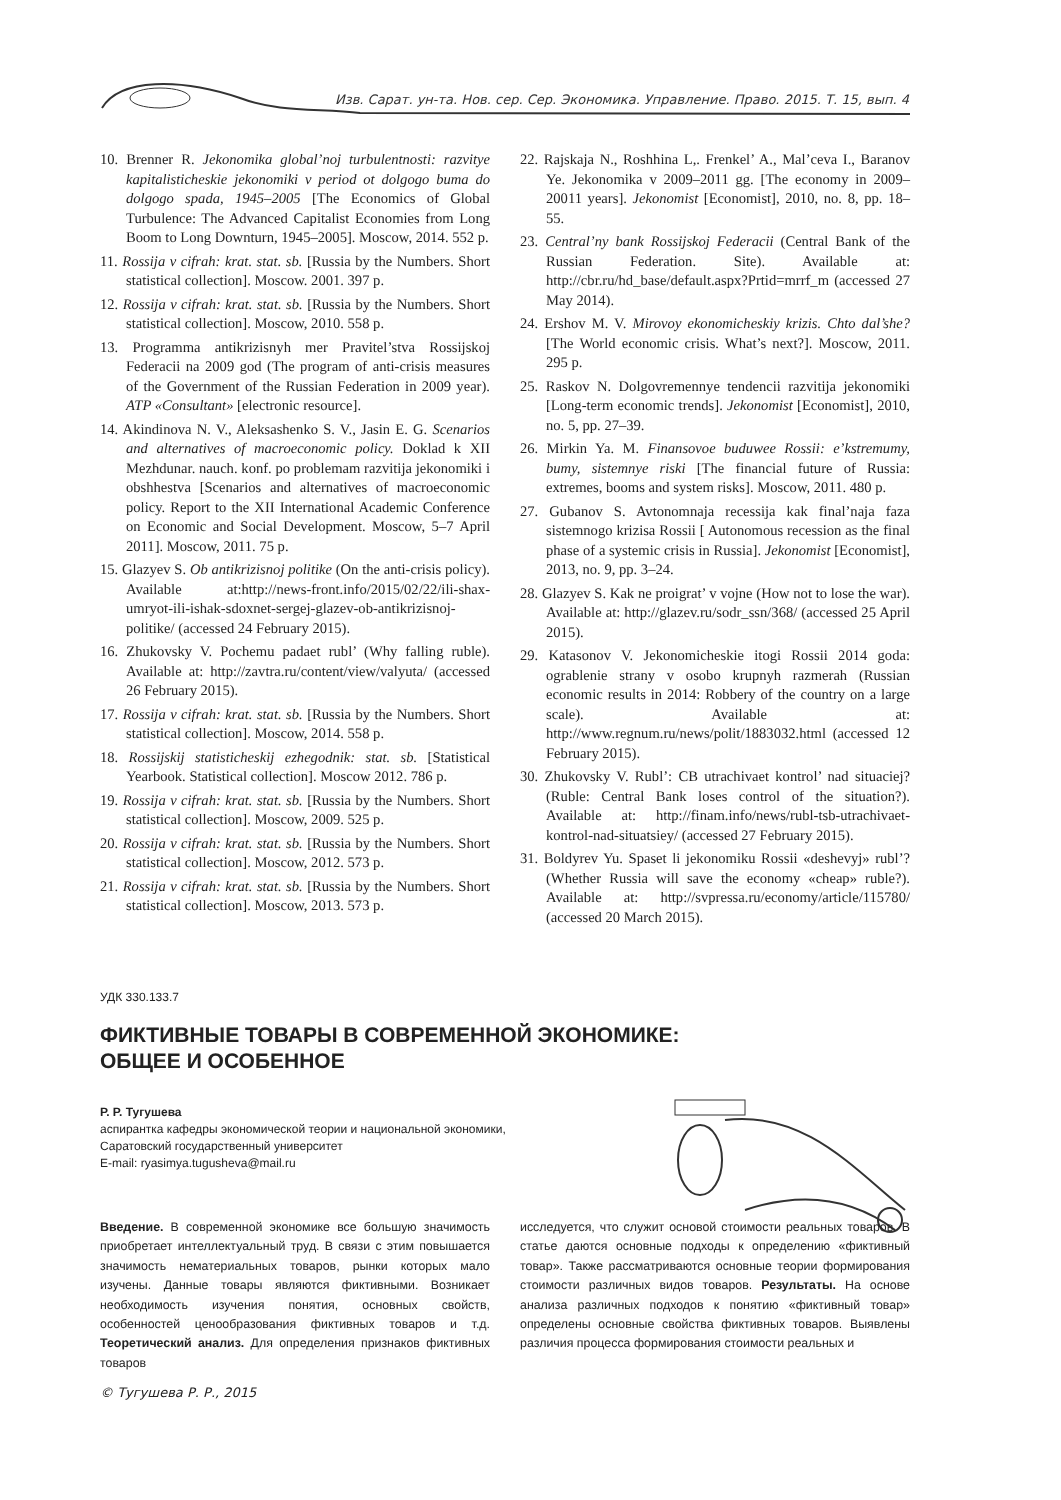Изв. Сарат. ун-та. Нов. сер. Сер. Экономика. Управление. Право. 2015. Т. 15, вып. 4
10. Brenner R. Jekonomika global’noj turbulentnosti: razvitye kapitalisticheskie jekonomiki v period ot dolgogo buma do dolgogo spada, 1945–2005 [The Economics of Global Turbulence: The Advanced Capitalist Economies from Long Boom to Long Downturn, 1945–2005]. Moscow, 2014. 552 p.
11. Rossija v cifrah: krat. stat. sb. [Russia by the Numbers. Short statistical collection]. Moscow. 2001. 397 p.
12. Rossija v cifrah: krat. stat. sb. [Russia by the Numbers. Short statistical collection]. Moscow, 2010. 558 p.
13. Programma antikrizisnyh mer Pravitel’stva Rossijskoj Federacii na 2009 god (The program of anti-crisis measures of the Government of the Russian Federation in 2009 year). ATP «Consultant» [electronic resource].
14. Akindinova N. V., Aleksashenko S. V., Jasin E. G. Scenarios and alternatives of macroeconomic policy. Doklad k XII Mezhdunar. nauch. konf. po problemam razvitija jekonomiki i obshhestva [Scenarios and alternatives of macroeconomic policy. Report to the XII International Academic Conference on Economic and Social Development. Moscow, 5–7 April 2011]. Moscow, 2011. 75 p.
15. Glazyev S. Ob antikrizisnoj politike (On the anti-crisis policy). Available at:http://news-front.info/2015/02/22/ili-shax-umryot-ili-ishak-sdoxnet-sergej-glazev-ob-antikrizisnoj-politike/ (accessed 24 February 2015).
16. Zhukovsky V. Pochemu padaet rubl’ (Why falling ruble). Available at: http://zavtra.ru/content/view/valyuta/ (accessed 26 February 2015).
17. Rossija v cifrah: krat. stat. sb. [Russia by the Numbers. Short statistical collection]. Moscow, 2014. 558 p.
18. Rossijskij statisticheskij ezhegodnik: stat. sb. [Statistical Yearbook. Statistical collection]. Moscow 2012. 786 p.
19. Rossija v cifrah: krat. stat. sb. [Russia by the Numbers. Short statistical collection]. Moscow, 2009. 525 p.
20. Rossija v cifrah: krat. stat. sb. [Russia by the Numbers. Short statistical collection]. Moscow, 2012. 573 p.
21. Rossija v cifrah: krat. stat. sb. [Russia by the Numbers. Short statistical collection]. Moscow, 2013. 573 p.
22. Rajskaja N., Roshhina L,. Frenkel’ A., Mal’ceva I., Baranov Ye. Jekonomika v 2009–2011 gg. [The economy in 2009–20011 years]. Jekonomist [Economist], 2010, no. 8, pp. 18–55.
23. Central’ny bank Rossijskoj Federacii (Central Bank of the Russian Federation. Site). Available at: http://cbr.ru/hd_base/default.aspx?Prtid=mrrf_m (accessed 27 May 2014).
24. Ershov M. V. Mirovoy ekonomicheskiy krizis. Chto dal’she? [The World economic crisis. What’s next?]. Moscow, 2011. 295 p.
25. Raskov N. Dolgovremennye tendencii razvitija jekonomiki [Long-term economic trends]. Jekonomist [Economist], 2010, no. 5, pp. 27–39.
26. Mirkin Ya. M. Finansovoe buduwee Rossii: e’kstremumy, bumy, sistemnye riski [The financial future of Russia: extremes, booms and system risks]. Moscow, 2011. 480 p.
27. Gubanov S. Avtonomnaja recessija kak final’naja faza sistemnogo krizisa Rossii [ Autonomous recession as the final phase of a systemic crisis in Russia]. Jekonomist [Economist], 2013, no. 9, pp. 3–24.
28. Glazyev S. Kak ne proigrat’ v vojne (How not to lose the war). Available at: http://glazev.ru/sodr_ssn/368/ (accessed 25 April 2015).
29. Katasonov V. Jekonomicheskie itogi Rossii 2014 goda: ograblenie strany v osobo krupnyh razmerah (Russian economic results in 2014: Robbery of the country on a large scale). Available at: http://www.regnum.ru/news/polit/1883032.html (accessed 12 February 2015).
30. Zhukovsky V. Rubl’: CB utrachivaet kontrol’ nad situaciej? (Ruble: Central Bank loses control of the situation?). Available at: http://finam.info/news/rubl-tsb-utrachivaet-kontrol-nad-situatsiey/ (accessed 27 February 2015).
31. Boldyrev Yu. Spaset li jekonomiku Rossii «deshevyj» rubl’? (Whether Russia will save the economy «cheap» ruble?). Available at: http://svpressa.ru/economy/article/115780/ (accessed 20 March 2015).
УДК 330.133.7
ФИКТИВНЫЕ ТОВАРЫ В СОВРЕМЕННОЙ ЭКОНОМИКЕ:
ОБЩЕЕ И ОСОБЕННОЕ
Р. Р. Тугушева
аспирантка кафедры экономической теории и национальной экономики,
Саратовский государственный университет
E-mail: ryasimya.tugusheva@mail.ru
Введение. В современной экономике все большую значимость приобретает интеллектуальный труд. В связи с этим повышается значимость нематериальных товаров, рынки которых мало изучены. Данные товары являются фиктивными. Возникает необходимость изучения понятия, основных свойств, особенностей ценообразования фиктивных товаров и т.д. Теоретический анализ. Для определения признаков фиктивных товаров
исследуется, что служит основой стоимости реальных товаров. В статье даются основные подходы к определению «фиктивный товар». Также рассматриваются основные теории формирования стоимости различных видов товаров. Результаты. На основе анализа различных подходов к понятию «фиктивный товар» определены основные свойства фиктивных товаров. Выявлены различия процесса формирования стоимости реальных и
© Тугушева Р. Р., 2015